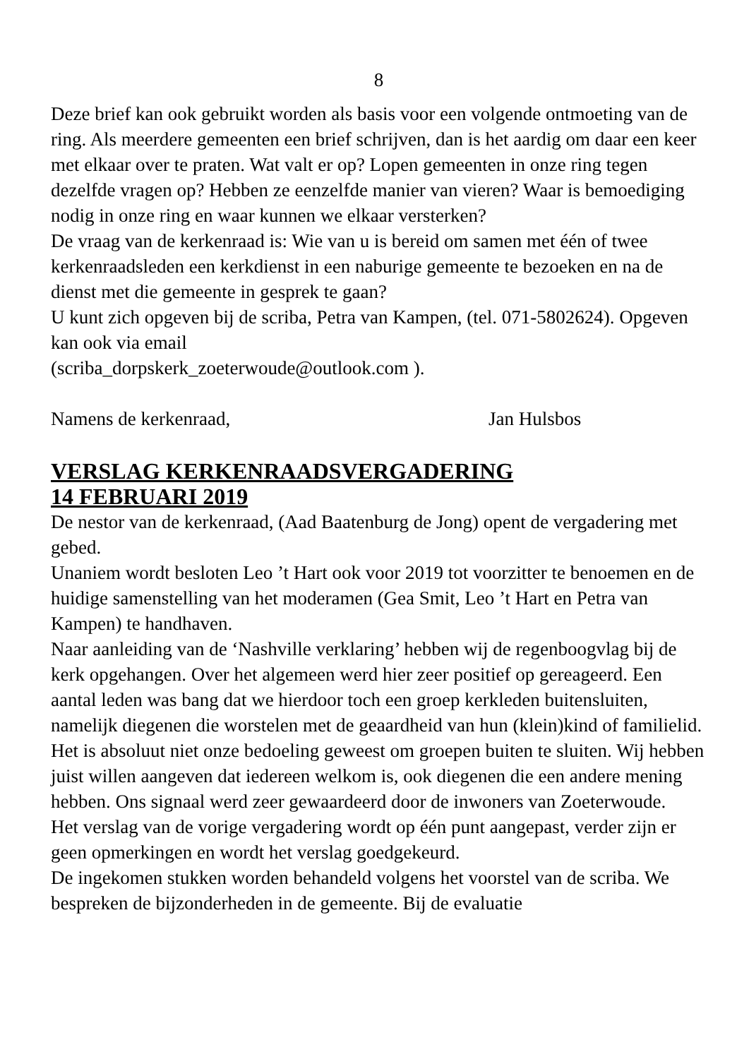8
Deze brief kan ook gebruikt worden als basis voor een volgende ontmoeting van de ring. Als meerdere gemeenten een brief schrijven, dan is het aardig om daar een keer met elkaar over te praten. Wat valt er op? Lopen gemeenten in onze ring tegen dezelfde vragen op? Hebben ze eenzelfde manier van vieren? Waar is bemoediging nodig in onze ring en waar kunnen we elkaar versterken?
De vraag van de kerkenraad is: Wie van u is bereid om samen met één of twee kerkenraadsleden een kerkdienst in een naburige gemeente te bezoeken en na de dienst met die gemeente in gesprek te gaan?
U kunt zich opgeven bij de scriba, Petra van Kampen, (tel. 071-5802624). Opgeven kan ook via email
(scriba_dorpskerk_zoeterwoude@outlook.com ).
Namens de kerkenraad, Jan Hulsbos
VERSLAG KERKENRAADSVERGADERING
14 FEBRUARI 2019
De nestor van de kerkenraad, (Aad Baatenburg de Jong) opent de vergadering met gebed.
Unaniem wordt besloten Leo ’t Hart ook voor 2019 tot voorzitter te benoemen en de huidige samenstelling van het moderamen (Gea Smit, Leo ’t Hart en Petra van Kampen) te handhaven.
Naar aanleiding van de ‘Nashville verklaring’ hebben wij de regenboogvlag bij de kerk opgehangen. Over het algemeen werd hier zeer positief op gereageerd. Een aantal leden was bang dat we hierdoor toch een groep kerkleden buitensluiten, namelijk diegenen die worstelen met de geaardheid van hun (klein)kind of familielid. Het is absoluut niet onze bedoeling geweest om groepen buiten te sluiten. Wij hebben juist willen aangeven dat iedereen welkom is, ook diegenen die een andere mening hebben. Ons signaal werd zeer gewaardeerd door de inwoners van Zoeterwoude.
Het verslag van de vorige vergadering wordt op één punt aangepast, verder zijn er geen opmerkingen en wordt het verslag goedgekeurd.
De ingekomen stukken worden behandeld volgens het voorstel van de scriba. We bespreken de bijzonderheden in de gemeente. Bij de evaluatie